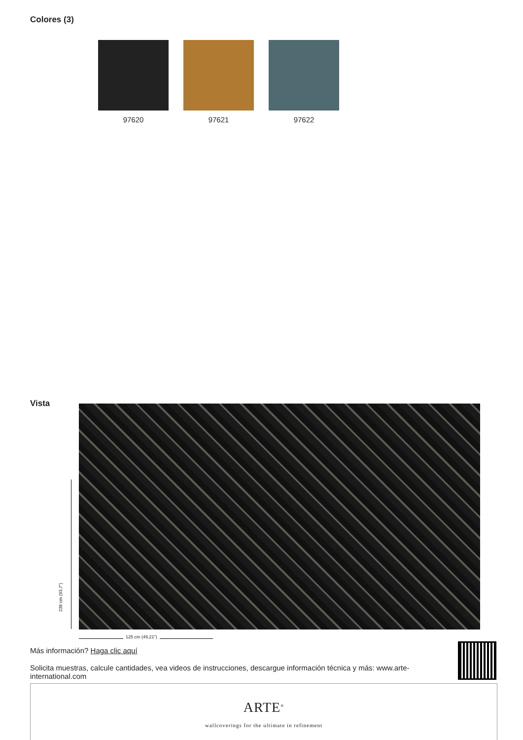Colores (3)
97620 97621 97622
Vista
238 cm (93,7")
125 cm (49,21")
Más información? Haga clic aquí
Solicita muestras, calcule cantidades, vea videos de instrucciones, descargue información técnica y más: www.arte-international.com
ARTE<sup>®</sup>
wallcoverings for the ultimate in refinement